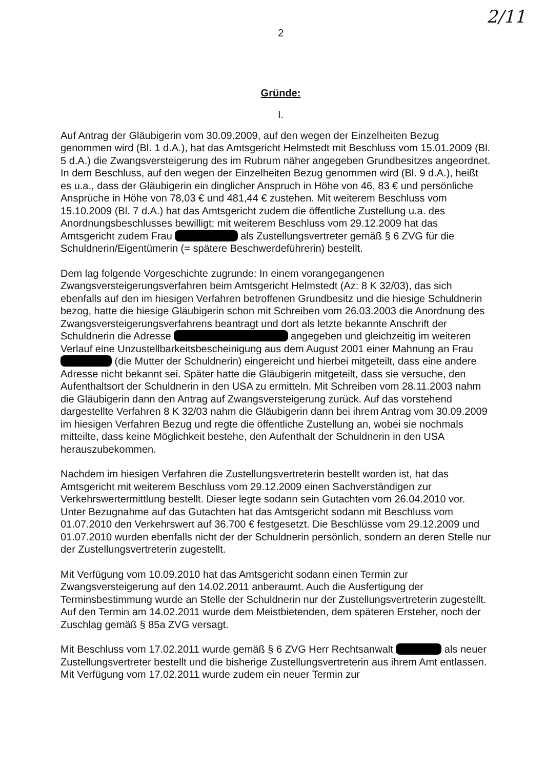2/11
2
Gründe:
I.
Auf Antrag der Gläubigerin vom 30.09.2009, auf den wegen der Einzelheiten Bezug genommen wird (Bl. 1 d.A.), hat das Amtsgericht Helmstedt mit Beschluss vom 15.01.2009 (Bl. 5 d.A.) die Zwangsversteigerung des im Rubrum näher angegeben Grundbesitzes angeordnet. In dem Beschluss, auf den wegen der Einzelheiten Bezug genommen wird (Bl. 9 d.A.), heißt es u.a., dass der Gläubigerin ein dinglicher Anspruch in Höhe von 46, 83 € und persönliche Ansprüche in Höhe von 78,03 € und 481,44 € zustehen. Mit weiterem Beschluss vom 15.10.2009 (Bl. 7 d.A.) hat das Amtsgericht zudem die öffentliche Zustellung u.a. des Anordnungsbeschlusses bewilligt; mit weiterem Beschluss vom 29.12.2009 hat das Amtsgericht zudem Frau als Zustellungsvertreter gemäß § 6 ZVG für die Schuldnerin/Eigentümerin (= spätere Beschwerdeführerin) bestellt.
Dem lag folgende Vorgeschichte zugrunde: In einem vorangegangenen Zwangsversteigerungsverfahren beim Amtsgericht Helmstedt (Az: 8 K 32/03), das sich ebenfalls auf den im hiesigen Verfahren betroffenen Grundbesitz und die hiesige Schuldnerin bezog, hatte die hiesige Gläubigerin schon mit Schreiben vom 26.03.2003 die Anordnung des Zwangsversteigerungsverfahrens beantragt und dort als letzte bekannte Anschrift der Schuldnerin die Adresse angegeben und gleichzeitig im weiteren Verlauf eine Unzustellbarkeitsbescheinigung aus dem August 2001 einer Mahnung an Frau (die Mutter der Schuldnerin) eingereicht und hierbei mitgeteilt, dass eine andere Adresse nicht bekannt sei. Später hatte die Gläubigerin mitgeteilt, dass sie versuche, den Aufenthaltsort der Schuldnerin in den USA zu ermitteln. Mit Schreiben vom 28.11.2003 nahm die Gläubigerin dann den Antrag auf Zwangsversteigerung zurück. Auf das vorstehend dargestellte Verfahren 8 K 32/03 nahm die Gläubigerin dann bei ihrem Antrag vom 30.09.2009 im hiesigen Verfahren Bezug und regte die öffentliche Zustellung an, wobei sie nochmals mitteilte, dass keine Möglichkeit bestehe, den Aufenthalt der Schuldnerin in den USA herauszubekommen.
Nachdem im hiesigen Verfahren die Zustellungsvertreterin bestellt worden ist, hat das Amtsgericht mit weiterem Beschluss vom 29.12.2009 einen Sachverständigen zur Verkehrswertermittlung bestellt. Dieser legte sodann sein Gutachten vom 26.04.2010 vor. Unter Bezugnahme auf das Gutachten hat das Amtsgericht sodann mit Beschluss vom 01.07.2010 den Verkehrswert auf 36.700 € festgesetzt. Die Beschlüsse vom 29.12.2009 und 01.07.2010 wurden ebenfalls nicht der der Schuldnerin persönlich, sondern an deren Stelle nur der Zustellungsvertreterin zugestellt.
Mit Verfügung vom 10.09.2010 hat das Amtsgericht sodann einen Termin zur Zwangsversteigerung auf den 14.02.2011 anberaumt. Auch die Ausfertigung der Terminsbestimmung wurde an Stelle der Schuldnerin nur der Zustellungsvertreterin zugestellt. Auf den Termin am 14.02.2011 wurde dem Meistbietenden, dem späteren Ersteher, noch der Zuschlag gemäß § 85a ZVG versagt.
Mit Beschluss vom 17.02.2011 wurde gemäß § 6 ZVG Herr Rechtsanwalt als neuer Zustellungsvertreter bestellt und die bisherige Zustellungsvertreterin aus ihrem Amt entlassen. Mit Verfügung vom 17.02.2011 wurde zudem ein neuer Termin zur